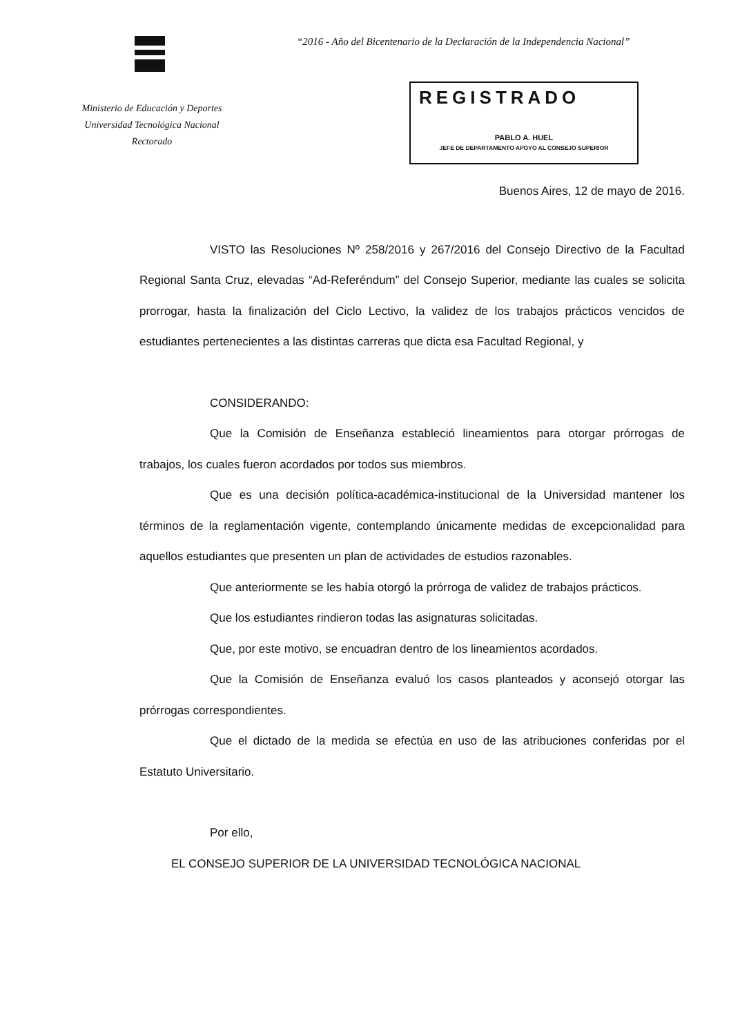“2016 - Año del Bicentenario de la Declaración de la Independencia Nacional”
Ministerio de Educación y Deportes
Universidad Tecnológica Nacional
Rectorado
REGISTRADO
PABLO A. HUEL
JEFE DE DEPARTAMENTO APOYO AL CONSEJO SUPERIOR
Buenos Aires, 12 de mayo de 2016.
VISTO las Resoluciones Nº 258/2016 y 267/2016 del Consejo Directivo de la Facultad Regional Santa Cruz, elevadas “Ad-Referéndum” del Consejo Superior, mediante las cuales se solicita prorrogar, hasta la finalización del Ciclo Lectivo, la validez de los trabajos prácticos vencidos de estudiantes pertenecientes a las distintas carreras que dicta esa Facultad Regional, y
CONSIDERANDO:
Que la Comisión de Enseñanza estableció lineamientos para otorgar prórrogas de trabajos, los cuales fueron acordados por todos sus miembros.
Que es una decisión política-académica-institucional de la Universidad mantener los términos de la reglamentación vigente, contemplando únicamente medidas de excepcionalidad para aquellos estudiantes que presenten un plan de actividades de estudios razonables.
Que anteriormente se les había otorgó la prórroga de validez de trabajos prácticos.
Que los estudiantes rindieron todas las asignaturas solicitadas.
Que, por este motivo, se encuadran dentro de los lineamientos acordados.
Que la Comisión de Enseñanza evaluó los casos planteados y aconsejó otorgar las prórrogas correspondientes.
Que el dictado de la medida se efectúa en uso de las atribuciones conferidas por el Estatuto Universitario.
Por ello,
EL CONSEJO SUPERIOR DE LA UNIVERSIDAD TECNOLÓGICA NACIONAL